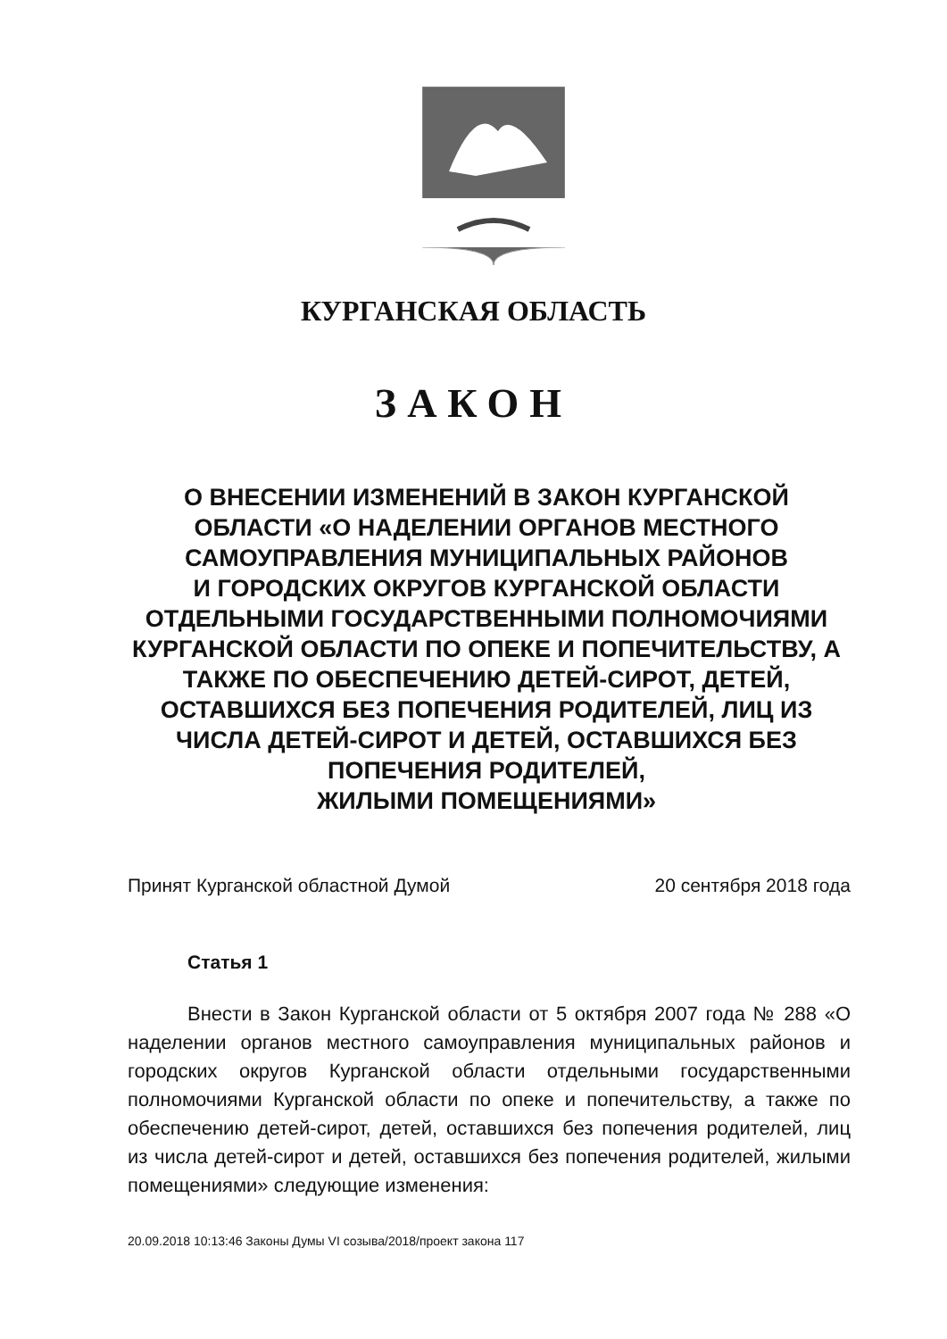КУРГАНСКАЯ ОБЛАСТЬ
ЗАКОН
О ВНЕСЕНИИ ИЗМЕНЕНИЙ В ЗАКОН КУРГАНСКОЙ ОБЛАСТИ «О НАДЕЛЕНИИ ОРГАНОВ МЕСТНОГО САМОУПРАВЛЕНИЯ МУНИЦИПАЛЬНЫХ РАЙОНОВ
И ГОРОДСКИХ ОКРУГОВ КУРГАНСКОЙ ОБЛАСТИ ОТДЕЛЬНЫМИ ГОСУДАРСТВЕННЫМИ ПОЛНОМОЧИЯМИ КУРГАНСКОЙ ОБЛАСТИ ПО ОПЕКЕ И ПОПЕЧИТЕЛЬСТВУ, А ТАКЖЕ ПО ОБЕСПЕЧЕНИЮ ДЕТЕЙ-СИРОТ, ДЕТЕЙ, ОСТАВШИХСЯ БЕЗ ПОПЕЧЕНИЯ РОДИТЕЛЕЙ, ЛИЦ ИЗ ЧИСЛА ДЕТЕЙ-СИРОТ И ДЕТЕЙ, ОСТАВШИХСЯ БЕЗ ПОПЕЧЕНИЯ РОДИТЕЛЕЙ,
ЖИЛЫМИ ПОМЕЩЕНИЯМИ»
Принят Курганской областной Думой 20 сентября 2018 года
Статья 1
Внести в Закон Курганской области от 5 октября 2007 года № 288 «О наделении органов местного самоуправления муниципальных районов и городских округов Курганской области отдельными государственными полномочиями Курганской области по опеке и попечительству, а также по обеспечению детей-сирот, детей, оставшихся без попечения родителей, лиц из числа детей-сирот и детей, оставшихся без попечения родителей, жилыми помещениями» следующие изменения:
20.09.2018 10:13:46 Законы Думы VI созыва/2018/проект закона 117